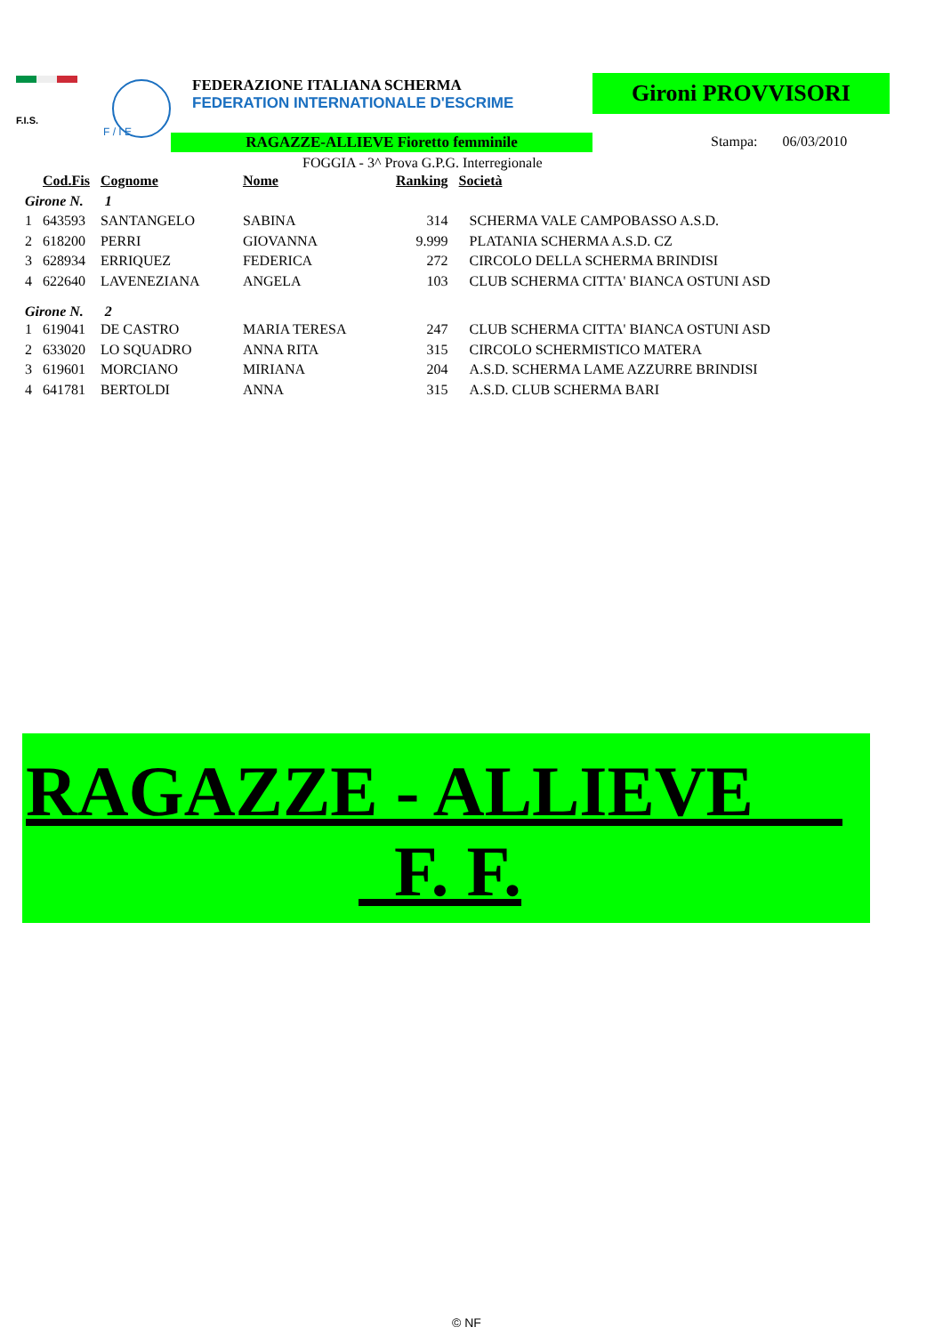F.I.S.
F / I E
FEDERAZIONE ITALIANA SCHERMA
FEDERATION INTERNATIONALE D'ESCRIME
Gironi PROVVISORI
RAGAZZE-ALLIEVE Fioretto femminile Stampa: 06/03/2010
FOGGIA - 3^ Prova G.P.G. Interregionale
| | Cod.Fis | Cognome | Nome | Ranking | Società |
| --- | --- | --- | --- | --- | --- |
| Girone N. 1 | | | | | |
| 1 | 643593 | SANTANGELO | SABINA | 314 | SCHERMA VALE CAMPOBASSO A.S.D. |
| 2 | 618200 | PERRI | GIOVANNA | 9.999 | PLATANIA SCHERMA A.S.D. CZ |
| 3 | 628934 | ERRIQUEZ | FEDERICA | 272 | CIRCOLO DELLA SCHERMA BRINDISI |
| 4 | 622640 | LAVENEZIANA | ANGELA | 103 | CLUB SCHERMA CITTA' BIANCA OSTUNI ASD |
| Girone N. 2 | | | | | |
| 1 | 619041 | DE CASTRO | MARIA TERESA | 247 | CLUB SCHERMA CITTA' BIANCA OSTUNI ASD |
| 2 | 633020 | LO SQUADRO | ANNA RITA | 315 | CIRCOLO SCHERMISTICO MATERA |
| 3 | 619601 | MORCIANO | MIRIANA | 204 | A.S.D. SCHERMA LAME AZZURRE BRINDISI |
| 4 | 641781 | BERTOLDI | ANNA | 315 | A.S.D. CLUB SCHERMA BARI |
RAGAZZE - ALLIEVE
F. F.
© NF